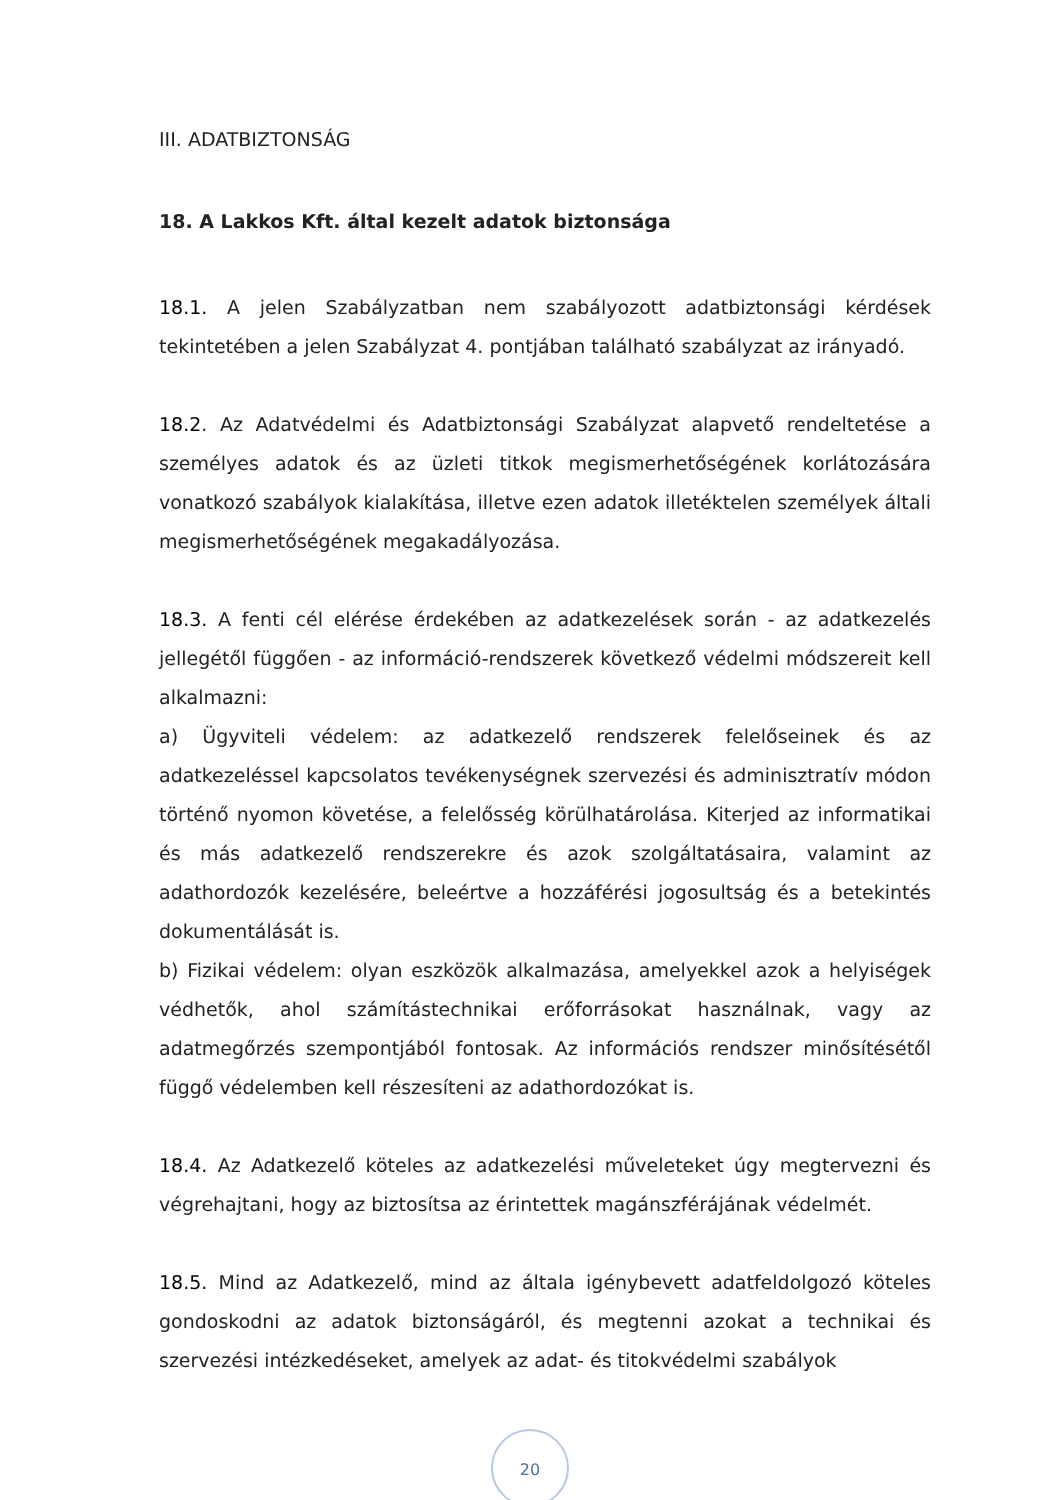III. ADATBIZTONSÁG
18. A Lakkos Kft. által kezelt adatok biztonsága
18.1. A jelen Szabályzatban nem szabályozott adatbiztonsági kérdések tekintetében a jelen Szabályzat 4. pontjában található szabályzat az irányadó.
18.2. Az Adatvédelmi és Adatbiztonsági Szabályzat alapvető rendeltetése a személyes adatok és az üzleti titkok megismerhetőségének korlátozására vonatkozó szabályok kialakítása, illetve ezen adatok illetéktelen személyek általi megismerhetőségének megakadályozása.
18.3. A fenti cél elérése érdekében az adatkezelések során - az adatkezelés jellegétől függően - az információ-rendszerek következő védelmi módszereit kell alkalmazni:
a) Ügyviteli védelem: az adatkezelő rendszerek felelőseinek és az adatkezeléssel kapcsolatos tevékenységnek szervezési és adminisztratív módon történő nyomon követése, a felelősség körülhatárolása. Kiterjed az informatikai és más adatkezelő rendszerekre és azok szolgáltatásaira, valamint az adathordozók kezelésére, beleértve a hozzáférési jogosultság és a betekintés dokumentálását is.
b) Fizikai védelem: olyan eszközök alkalmazása, amelyekkel azok a helyiségek védhetők, ahol számítástechnikai erőforrásokat használnak, vagy az adatmegőrzés szempontjából fontosak. Az információs rendszer minősítésétől függő védelemben kell részesíteni az adathordozókat is.
18.4. Az Adatkezelő köteles az adatkezelési műveleteket úgy megtervezni és végrehajtani, hogy az biztosítsa az érintettek magánszférájának védelmét.
18.5. Mind az Adatkezelő, mind az általa igénybevett adatfeldolgozó köteles gondoskodni az adatok biztonságáról, és megtenni azokat a technikai és szervezési intézkedéseket, amelyek az adat- és titokvédelmi szabályok
20